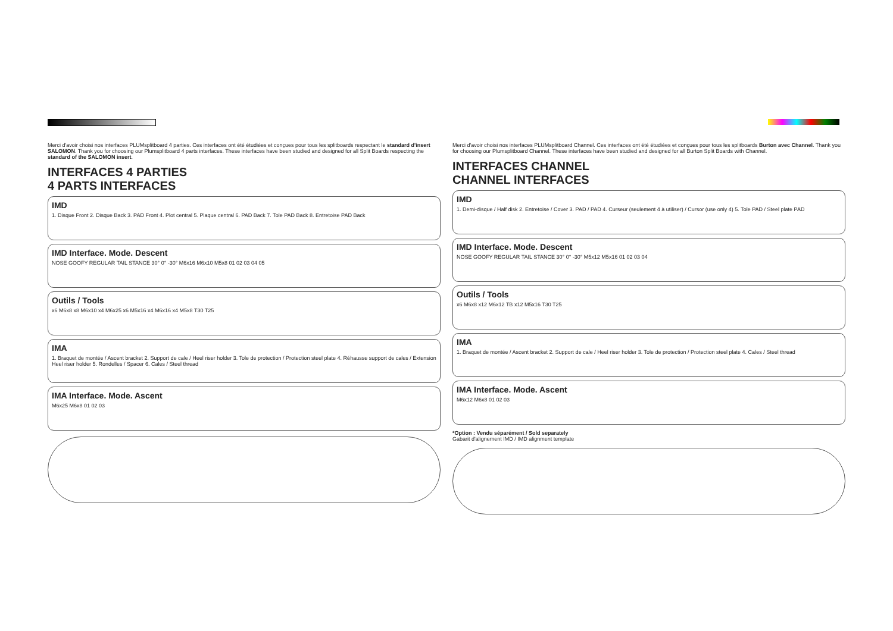Merci d'avoir choisi nos interfaces PLUMsplitboard 4 parties. Ces interfaces ont été étudiées et conçues pour tous les splitboards respectant le standard d'insert SALOMON. Thank you for choosing our Plumsplitboard 4 parts interfaces. These interfaces have been studied and designed for all Split Boards respecting the standard of the SALOMON insert.
INTERFACES 4 PARTIES
4 PARTS INTERFACES
IMD
1. Disque Front 2. Disque Back 3. PAD Front 4. Plot central 5. Plaque central 6. PAD Back 7. Tole PAD Back 8. Entretoise PAD Back
IMD Interface. Mode. Descent
NOSE GOOFY REGULAR TAIL STANCE 30° 0° -30° M6x16 M6x10 M5x8 01 02 03 04 05
Outils / Tools
x6 M6x8 x8 M6x10 x4 M6x25 x6 M5x16 x4 M6x16 x4 M5x8 T30 T25
IMA
1. Braquet de montée / Ascent bracket 2. Support de cale / Heel riser holder 3. Tole de protection / Protection steel plate 4. Réhausse support de cales / Extension Heel riser holder 5. Rondelles / Spacer 6. Cales / Steel thread
IMA Interface. Mode. Ascent
M6x25 M6x8 01 02 03
Merci d'avoir choisi nos interfaces PLUMsplitboard Channel. Ces interfaces ont été étudiées et conçues pour tous les splitboards Burton avec Channel. Thank you for choosing our Plumsplitboard Channel. These interfaces have been studied and designed for all Burton Split Boards with Channel.
INTERFACES CHANNEL
CHANNEL INTERFACES
IMD
1. Demi-disque / Half disk 2. Entretoise / Cover 3. PAD / PAD 4. Curseur (seulement 4 à utiliser) / Cursor (use only 4) 5. Tole PAD / Steel plate PAD
IMD Interface. Mode. Descent
NOSE GOOFY REGULAR TAIL STANCE 30° 0° -30° M5x12 M5x16 01 02 03 04
Outils / Tools
x6 M6x8 x12 M6x12 TB x12 M5x16 T30 T25
IMA
1. Braquet de montée / Ascent bracket 2. Support de cale / Heel riser holder 3. Tole de protection / Protection steel plate 4. Cales / Steel thread
IMA Interface. Mode. Ascent
M6x12 M6x8 01 02 03
*Option : Vendu séparément / Sold separately
Gabarit d'alignement IMD / IMD alignment template